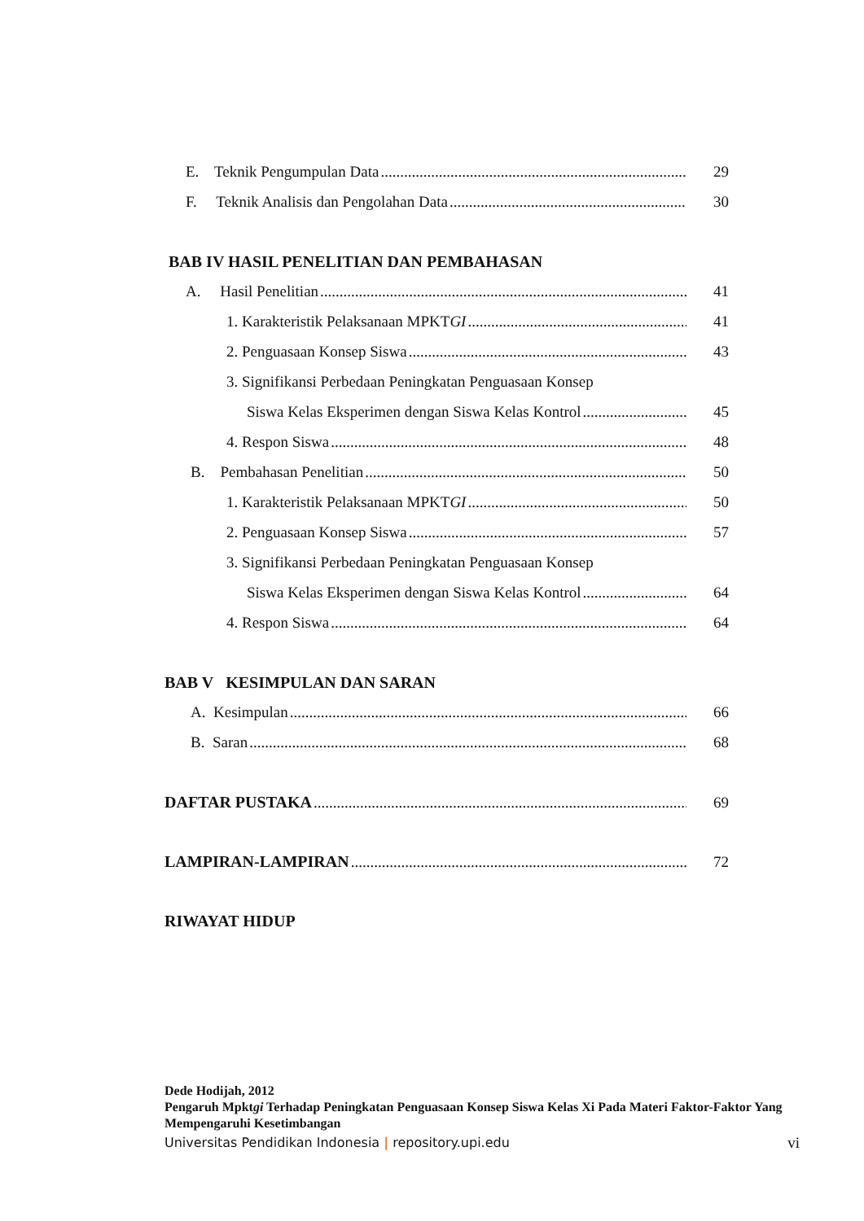E. Teknik Pengumpulan Data 29
F. Teknik Analisis dan Pengolahan Data 30
BAB IV HASIL PENELITIAN DAN PEMBAHASAN
A. Hasil Penelitian 41
1. Karakteristik Pelaksanaan MPKTGI 41
2. Penguasaan Konsep Siswa 43
3. Signifikansi Perbedaan Peningkatan Penguasaan Konsep
Siswa Kelas Eksperimen dengan Siswa Kelas Kontrol 45
4. Respon Siswa 48
B. Pembahasan Penelitian 50
1. Karakteristik Pelaksanaan MPKTGI 50
2. Penguasaan Konsep Siswa 57
3. Signifikansi Perbedaan Peningkatan Penguasaan Konsep
Siswa Kelas Eksperimen dengan Siswa Kelas Kontrol 64
4. Respon Siswa 64
BAB V KESIMPULAN DAN SARAN
A. Kesimpulan 66
B. Saran 68
DAFTAR PUSTAKA 69
LAMPIRAN-LAMPIRAN 72
RIWAYAT HIDUP
Dede Hodijah, 2012
Pengaruh Mpktgi Terhadap Peningkatan Penguasaan Konsep Siswa Kelas Xi Pada Materi Faktor-Faktor Yang Mempengaruhi Kesetimbangan
Universitas Pendidikan Indonesia | repository.upi.edu vi